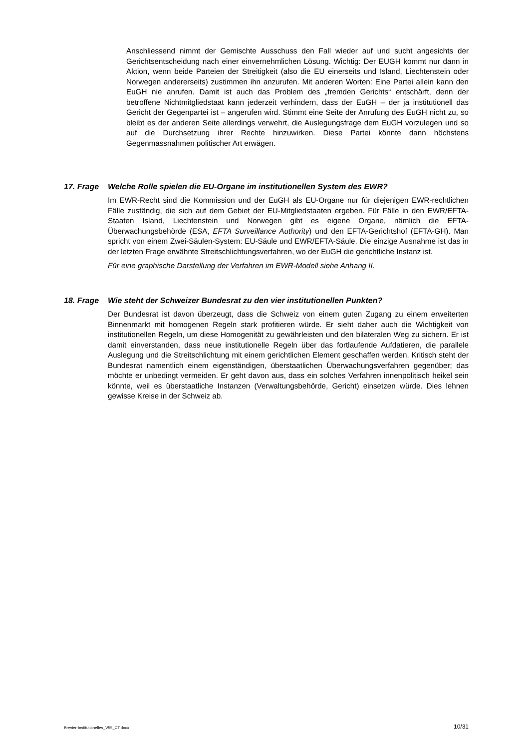Anschliessend nimmt der Gemischte Ausschuss den Fall wieder auf und sucht angesichts der Gerichtsentscheidung nach einer einvernehmlichen Lösung. Wichtig: Der EUGH kommt nur dann in Aktion, wenn beide Parteien der Streitigkeit (also die EU einerseits und Island, Liechtenstein oder Norwegen andererseits) zustimmen ihn anzurufen. Mit anderen Worten: Eine Partei allein kann den EuGH nie anrufen. Damit ist auch das Problem des „fremden Gerichts“ entschärft, denn der betroffene Nichtmitgliedstaat kann jederzeit verhindern, dass der EuGH – der ja institutionell das Gericht der Gegenpartei ist – angerufen wird. Stimmt eine Seite der Anrufung des EuGH nicht zu, so bleibt es der anderen Seite allerdings verwehrt, die Auslegungsfrage dem EuGH vorzulegen und so auf die Durchsetzung ihrer Rechte hinzuwirken. Diese Partei könnte dann höchstens Gegenmassnahmen politischer Art erwägen.
17. Frage Welche Rolle spielen die EU-Organe im institutionellen System des EWR?
Im EWR-Recht sind die Kommission und der EuGH als EU-Organe nur für diejenigen EWR-rechtlichen Fälle zuständig, die sich auf dem Gebiet der EU-Mitgliedstaaten ergeben. Für Fälle in den EWR/EFTA-Staaten Island, Liechtenstein und Norwegen gibt es eigene Organe, nämlich die EFTA-Überwachungsbehörde (ESA, EFTA Surveillance Authority) und den EFTA-Gerichtshof (EFTA-GH). Man spricht von einem Zwei-Säulen-System: EU-Säule und EWR/EFTA-Säule. Die einzige Ausnahme ist das in der letzten Frage erwähnte Streitschlichtungsverfahren, wo der EuGH die gerichtliche Instanz ist.
Für eine graphische Darstellung der Verfahren im EWR-Modell siehe Anhang II.
18. Frage Wie steht der Schweizer Bundesrat zu den vier institutionellen Punkten?
Der Bundesrat ist davon überzeugt, dass die Schweiz von einem guten Zugang zu einem erweiterten Binnenmarkt mit homogenen Regeln stark profitieren würde. Er sieht daher auch die Wichtigkeit von institutionellen Regeln, um diese Homogenität zu gewährleisten und den bilateralen Weg zu sichern. Er ist damit einverstanden, dass neue institutionelle Regeln über das fortlaufende Aufdatieren, die parallele Auslegung und die Streitschlichtung mit einem gerichtlichen Element geschaffen werden. Kritisch steht der Bundesrat namentlich einem eigenständigen, überstaatlichen Überwachungsverfahren gegenüber; das möchte er unbedingt vermeiden. Er geht davon aus, dass ein solches Verfahren innenpolitisch heikel sein könnte, weil es überstaatliche Instanzen (Verwaltungsbehörde, Gericht) einsetzen würde. Dies lehnen gewisse Kreise in der Schweiz ab.
Brevier-Institutionelles_V55_CT.docx 10/31